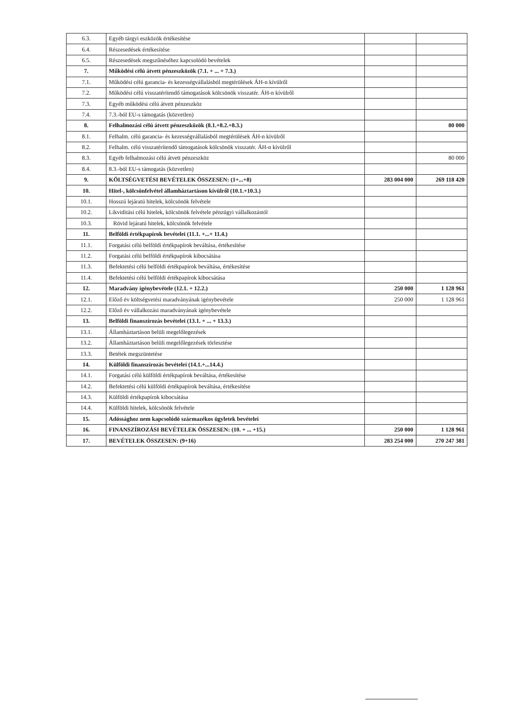| 6.3. | Egyéb tárgyi eszközök értékesítése | | |
| 6.4. | Részesedések értékesítése | | |
| 6.5. | Részesedések megszűnéséhez kapcsolódó bevételek | | |
| 7. | Működési célú átvett pénzeszközök (7.1. + ... + 7.3.) | | |
| 7.1. | Működési célú garancia- és kezességvállalásból megtérülések ÁH-n kívülről | | |
| 7.2. | Működési célú visszatérítendő támogatások kölcsönök visszatér. ÁH-n kívülről | | |
| 7.3. | Egyéb működési célú átvett pénzeszköz | | |
| 7.4. | 7.3.-ból EU-s támogatás (közvetlen) | | |
| 8. | Felhalmozási célú átvett pénzeszközök (8.1.+8.2.+8.3.) | | 80 000 |
| 8.1. | Felhalm. célú garancia- és kezességvállalásból megtérülések ÁH-n kívülről | | |
| 8.2. | Felhalm. célú visszatérítendő támogatások kölcsönök visszatér. ÁH-n kívülről | | |
| 8.3. | Egyéb felhalmozási célú átvett pénzeszköz | | 80 000 |
| 8.4. | 8.3.-ból EU-s támogatás (közvetlen) | | |
| 9. | KÖLTSÉGVETÉSI BEVÉTELEK ÖSSZESEN: (1+...+8) | 283 004 000 | 269 118 420 |
| 10. | Hitel-, kölcsönfelvétel államháztartáson kívülről (10.1.+10.3.) | | |
| 10.1. | Hosszú lejáratú hitelek, kölcsönök felvétele | | |
| 10.2. | Likviditási célú hitelek, kölcsönök felvétele pénzügyi vállalkozástól | | |
| 10.3. | Rövid lejáratú hitelek, kölcsönök felvétele | | |
| 11. | Belföldi értékpapírok bevételei (11.1. +...+ 11.4.) | | |
| 11.1. | Forgatási célú belföldi értékpapírok beváltása, értékesítése | | |
| 11.2. | Forgatási célú belföldi értékpapírok kibocsátása | | |
| 11.3. | Befektetési célú belföldi értékpapírok beváltása, értékesítése | | |
| 11.4. | Befektetési célú belföldi értékpapírok kibocsátása | | |
| 12. | Maradvány igénybevétele (12.1. + 12.2.) | 250 000 | 1 128 961 |
| 12.1. | Előző év költségvetési maradványának igénybevétele | 250 000 | 1 128 961 |
| 12.2. | Előző év vállalkozási maradványának igénybevétele | | |
| 13. | Belföldi finanszírozás bevételei (13.1. + ... + 13.3.) | | |
| 13.1. | Államháztartáson belüli megelőlegezések | | |
| 13.2. | Államháztartáson belüli megelőlegezések törlesztése | | |
| 13.3. | Betétek megszüntetése | | |
| 14. | Külföldi finanszírozás bevételei (14.1.+...14.4.) | | |
| 14.1. | Forgatási célú külföldi értékpapírok beváltása, értékesítése | | |
| 14.2. | Befektetési célú külföldi értékpapírok beváltása, értékesítése | | |
| 14.3. | Külföldi értékpapírok kibocsátása | | |
| 14.4. | Külföldi hitelek, kölcsönök felvétele | | |
| 15. | Adóssághoz nem kapcsolódó származékos ügyletek bevételei | | |
| 16. | FINANSZÍROZÁSI BEVÉTELEK ÖSSZESEN: (10. + ... +15.) | 250 000 | 1 128 961 |
| 17. | BEVÉTELEK ÖSSZESEN: (9+16) | 283 254 000 | 270 247 381 |